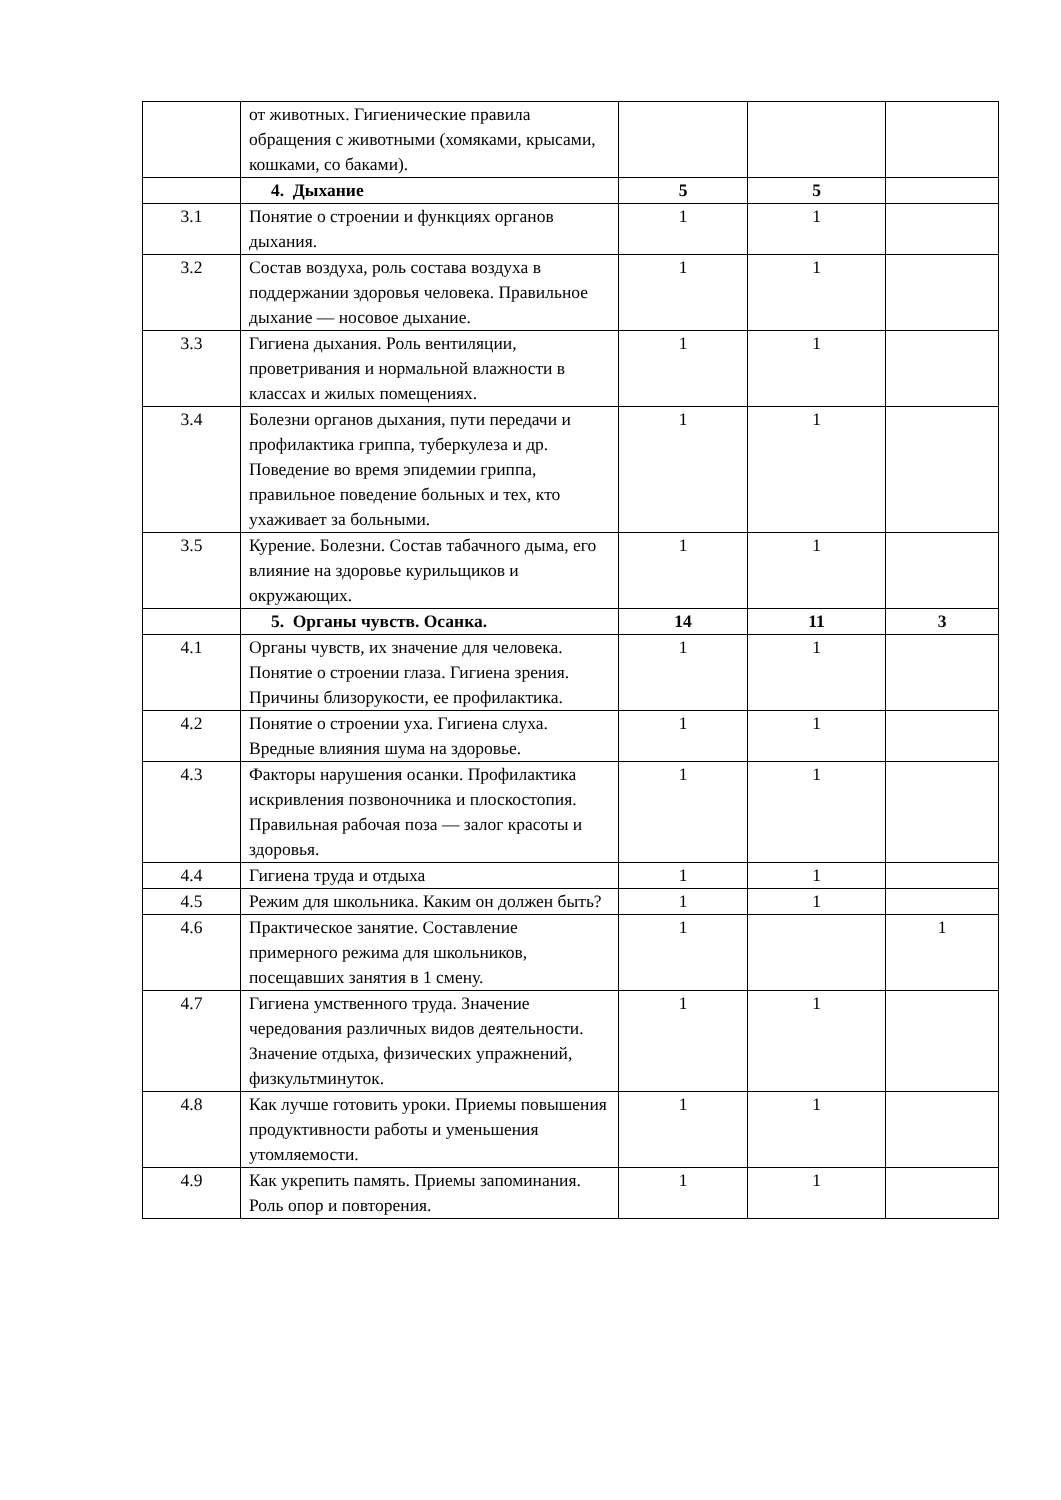| | от животных. Гигиенические правила обращения с животными (хомяками, крысами, кошками, со баками). | | | |
| | 4. Дыхание | 5 | 5 | |
| 3.1 | Понятие о строении и функциях органов дыхания. | 1 | 1 | |
| 3.2 | Состав воздуха, роль состава воздуха в поддержании здоровья человека. Правильное дыхание — носовое дыхание. | 1 | 1 | |
| 3.3 | Гигиена дыхания. Роль вентиляции, проветривания и нормальной влажности в классах и жилых помещениях. | 1 | 1 | |
| 3.4 | Болезни органов дыхания, пути передачи и профилактика гриппа, туберкулеза и др. Поведение во время эпидемии гриппа, правильное поведение больных и тех, кто ухаживает за больными. | 1 | 1 | |
| 3.5 | Курение. Болезни. Состав табачного дыма, его влияние на здоровье курильщиков и окружающих. | 1 | 1 | |
| | 5. Органы чувств. Осанка. | 14 | 11 | 3 |
| 4.1 | Органы чувств, их значение для человека. Понятие о строении глаза. Гигиена зрения. Причины близорукости, ее профилактика. | 1 | 1 | |
| 4.2 | Понятие о строении уха. Гигиена слуха. Вредные влияния шума на здоровье. | 1 | 1 | |
| 4.3 | Факторы нарушения осанки. Профилактика искривления позвоночника и плоскостопия. Правильная рабочая поза — залог красоты и здоровья. | 1 | 1 | |
| 4.4 | Гигиена труда и отдыха | 1 | 1 | |
| 4.5 | Режим для школьника. Каким он должен быть? | 1 | 1 | |
| 4.6 | Практическое занятие. Составление примерного режима для школьников, посещавших занятия в 1 смену. | 1 | | 1 |
| 4.7 | Гигиена умственного труда. Значение чередования различных видов деятельности. Значение отдыха, физических упражнений, физкультминуток. | 1 | 1 | |
| 4.8 | Как лучше готовить уроки. Приемы повышения продуктивности работы и уменьшения утомляемости. | 1 | 1 | |
| 4.9 | Как укрепить память. Приемы запоминания. Роль опор и повторения. | 1 | 1 | |